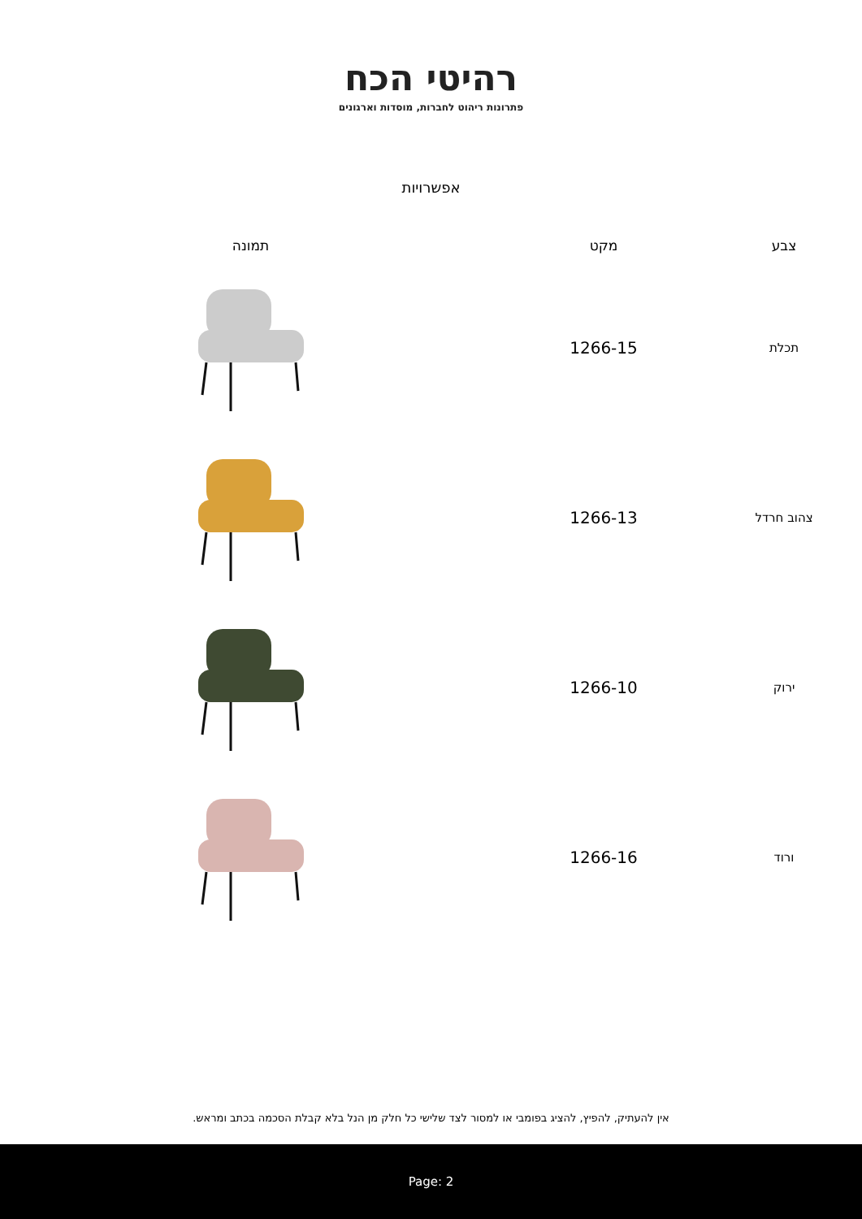רהיטי הכח
פתרונות ריהוט לחברות, מוסדות וארגונים
אפשרויות
| צבע | מקט | תמונה |
| --- | --- | --- |
| תכלת | 1266-15 | |
| צהוב חרדל | 1266-13 | |
| ירוק | 1266-10 | |
| ורוד | 1266-16 | |
אין להעתיק, להפיץ, להציג בפומבי או למסור לצד שלישי כל חלק מן הנל בלא קבלת הסכמה בכתב ומראש.
Page: 2